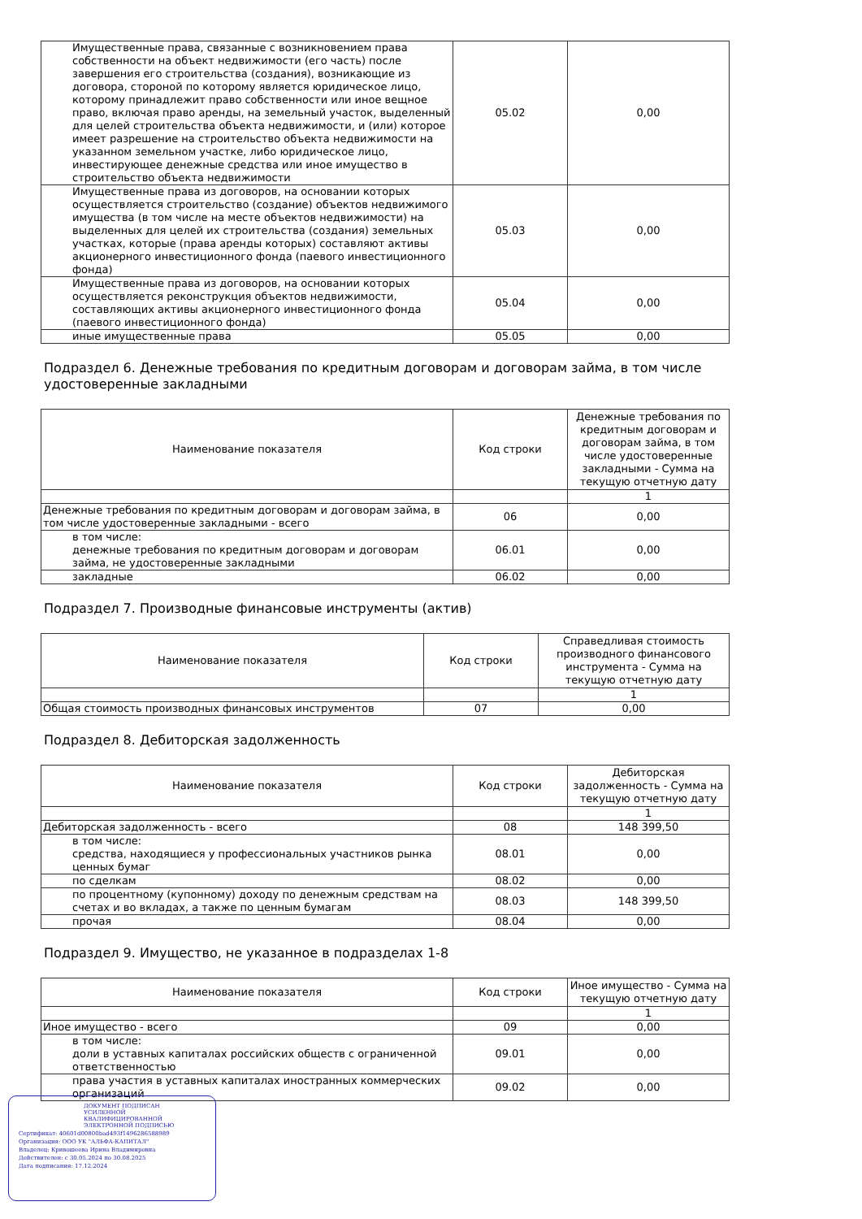| Имущественные права, связанные с возникновением права собственности на объект недвижимости (его часть) после завершения его строительства (создания), возникающие из договора, стороной по которому является юридическое лицо, которому принадлежит право собственности или иное вещное право, включая право аренды, на земельный участок, выделенный для целей строительства объекта недвижимости, и (или) которое имеет разрешение на строительство объекта недвижимости на указанном земельном участке, либо юридическое лицо, инвестирующее денежные средства или иное имущество в строительство объекта недвижимости | 05.02 | 0,00 |
| Имущественные права из договоров, на основании которых осуществляется строительство (создание) объектов недвижимого имущества (в том числе на месте объектов недвижимости) на выделенных для целей их строительства (создания) земельных участках, которые (права аренды которых) составляют активы акционерного инвестиционного фонда (паевого инвестиционного фонда) | 05.03 | 0,00 |
| Имущественные права из договоров, на основании которых осуществляется реконструкция объектов недвижимости, составляющих активы акционерного инвестиционного фонда (паевого инвестиционного фонда) | 05.04 | 0,00 |
| иные имущественные права | 05.05 | 0,00 |
Подраздел 6. Денежные требования по кредитным договорам и договорам займа, в том числе удостоверенные закладными
| Наименование показателя | Код строки | Денежные требования по кредитным договорам и договорам займа, в том числе удостоверенные закладными - Сумма на текущую отчетную дату |
| --- | --- | --- |
| | | 1 |
| Денежные требования по кредитным договорам и договорам займа, в том числе удостоверенные закладными - всего | 06 | 0,00 |
| в том числе: денежные требования по кредитным договорам и договорам займа, не удостоверенные закладными | 06.01 | 0,00 |
| закладные | 06.02 | 0,00 |
Подраздел 7. Производные финансовые инструменты (актив)
| Наименование показателя | Код строки | Справедливая стоимость производного финансового инструмента - Сумма на текущую отчетную дату |
| --- | --- | --- |
| | | 1 |
| Общая стоимость производных финансовых инструментов | 07 | 0,00 |
Подраздел 8. Дебиторская задолженность
| Наименование показателя | Код строки | Дебиторская задолженность - Сумма на текущую отчетную дату |
| --- | --- | --- |
| | | 1 |
| Дебиторская задолженность - всего | 08 | 148 399,50 |
| в том числе: средства, находящиеся у профессиональных участников рынка ценных бумаг | 08.01 | 0,00 |
| по сделкам | 08.02 | 0,00 |
| по процентному (купонному) доходу по денежным средствам на счетах и во вкладах, а также по ценным бумагам | 08.03 | 148 399,50 |
| прочая | 08.04 | 0,00 |
Подраздел 9. Имущество, не указанное в подразделах 1-8
| Наименование показателя | Код строки | Иное имущество - Сумма на текущую отчетную дату |
| --- | --- | --- |
| | | 1 |
| Иное имущество - всего | 09 | 0,00 |
| в том числе: доли в уставных капиталах российских обществ с ограниченной ответственностью | 09.01 | 0,00 |
| права участия в уставных капиталах иностранных коммерческих организаций | 09.02 | 0,00 |
ДОКУМЕНТ ПОДПИСАН
УСИЛЕННОЙ КВАЛИФИЦИРОВАННОЙ
ЭЛЕКТРОННОЙ ПОДПИСЬЮ
Сертификат: 40601d00800bad493f1496286588989
Организация: ООО УК "АЛЬФА-КАПИТАЛ"
Владелец: Кривошеева Ирина Владимировна
Действителен: с 30.05.2024 по 30.08.2025
Дата подписания: 17.12.2024